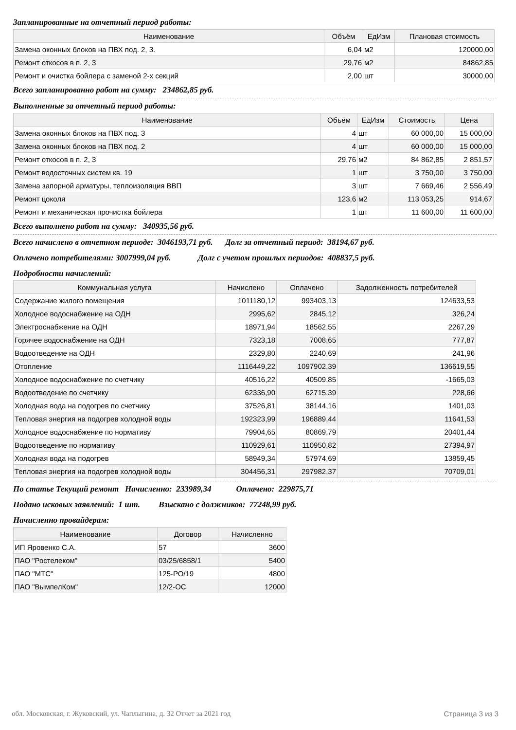Запланированные на отчетный период работы:
| Наименование | Объём | ЕдИзм | Плановая стоимость |
| --- | --- | --- | --- |
| Замена оконных блоков на ПВХ под. 2, 3. | 6,04 | м2 | 120000,00 |
| Ремонт откосов в п. 2, 3 | 29,76 | м2 | 84862,85 |
| Ремонт и очистка бойлера с заменой 2-х секций | 2,00 | шт | 30000,00 |
Всего запланированно работ на сумму: 234862,85 руб.
Выполненные за отчетный период работы:
| Наименование | Объём | ЕдИзм | Стоимость | Цена |
| --- | --- | --- | --- | --- |
| Замена оконных блоков на ПВХ под. 3 | 4 | шт | 60 000,00 | 15 000,00 |
| Замена оконных блоков на ПВХ под. 2 | 4 | шт | 60 000,00 | 15 000,00 |
| Ремонт откосов в п. 2, 3 | 29,76 | м2 | 84 862,85 | 2 851,57 |
| Ремонт водосточных систем кв. 19 | 1 | шт | 3 750,00 | 3 750,00 |
| Замена запорной арматуры, теплоизоляция ВВП | 3 | шт | 7 669,46 | 2 556,49 |
| Ремонт цоколя | 123,6 | м2 | 113 053,25 | 914,67 |
| Ремонт и механическая прочистка бойлера | 1 | шт | 11 600,00 | 11 600,00 |
Всего выполнено работ на сумму: 340935,56 руб.
Всего начислено в отчетном периоде: 3046193,71 руб. Долг за отчетный период: 38194,67 руб.
Оплачено потребителями: 3007999,04 руб. Долг с учетом прошлых периодов: 408837,5 руб.
Подробности начислений:
| Коммунальная услуга | Начислено | Оплачено | Задолженность потребителей |
| --- | --- | --- | --- |
| Содержание жилого помещения | 1011180,12 | 993403,13 | 124633,53 |
| Холодное водоснабжение на ОДН | 2995,62 | 2845,12 | 326,24 |
| Электроснабжение на ОДН | 18971,94 | 18562,55 | 2267,29 |
| Горячее водоснабжение на ОДН | 7323,18 | 7008,65 | 777,87 |
| Водоотведение на ОДН | 2329,80 | 2240,69 | 241,96 |
| Отопление | 1116449,22 | 1097902,39 | 136619,55 |
| Холодное водоснабжение по счетчику | 40516,22 | 40509,85 | -1665,03 |
| Водоотведение по счетчику | 62336,90 | 62715,39 | 228,66 |
| Холодная вода на подогрев по счетчику | 37526,81 | 38144,16 | 1401,03 |
| Тепловая энергия на подогрев холодной воды | 192323,99 | 196889,44 | 11641,53 |
| Холодное водоснабжение по нормативу | 79904,65 | 80869,79 | 20401,44 |
| Водоотведение по нормативу | 110929,61 | 110950,82 | 27394,97 |
| Холодная вода на подогрев | 58949,34 | 57974,69 | 13859,45 |
| Тепловая энергия на подогрев холодной воды | 304456,31 | 297982,37 | 70709,01 |
По статье Текущий ремонт Начисленно: 233989,34 Оплачено: 229875,71
Подано исковых заявлений: 1 шт. Взыскано с должников: 77248,99 руб.
Начисленно провайдерам:
| Наименование | Договор | Начисленно |
| --- | --- | --- |
| ИП Яровенко С.А. | 57 | 3600 |
| ПАО "Ростелеком" | 03/25/6858/1 | 5400 |
| ПАО "МТС" | 125-РО/19 | 4800 |
| ПАО "ВымпелКом" | 12/2-ОС | 12000 |
обл. Московская, г. Жуковский, ул. Чаплыгина, д. 32 Отчет за 2021 год Страница 3 из 3